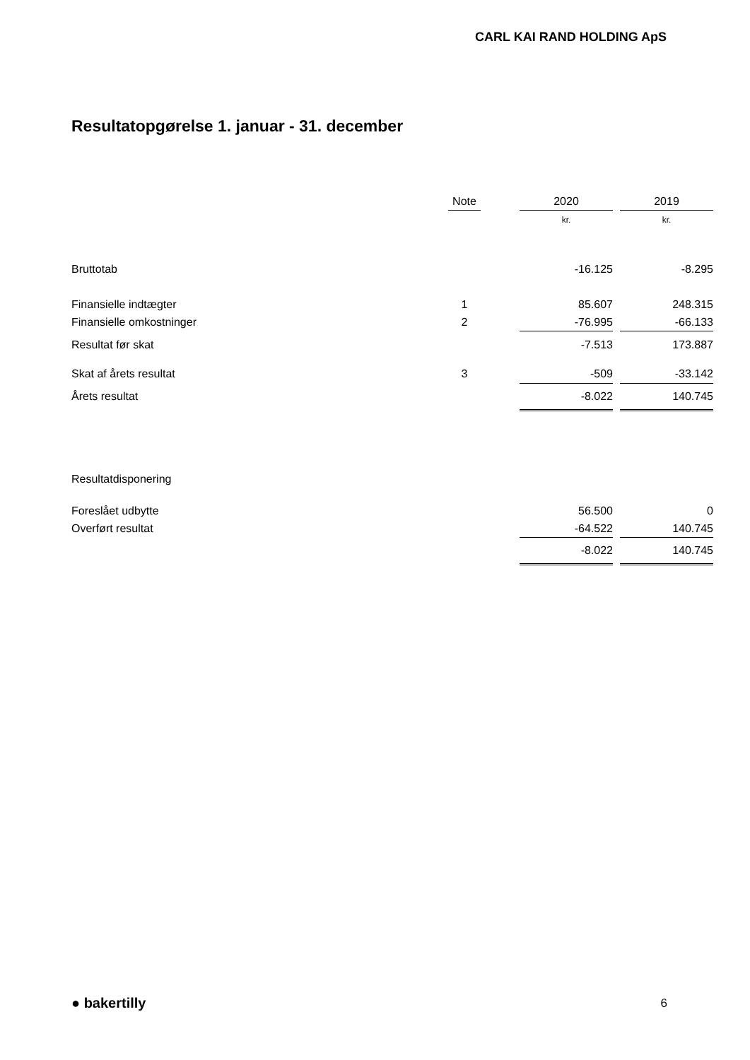CARL KAI RAND HOLDING ApS
Resultatopgørelse 1. januar - 31. december
| | Note | | 2020 | | 2019 |
| | | | kr. | | kr. |
| Bruttotab | | | -16.125 | | -8.295 |
| Finansielle indtægter | 1 | | 85.607 | | 248.315 |
| Finansielle omkostninger | 2 | | -76.995 | | -66.133 |
| Resultat før skat | | | -7.513 | | 173.887 |
| Skat af årets resultat | 3 | | -509 | | -33.142 |
| Årets resultat | | | -8.022 | | 140.745 |
| Resultatdisponering | | | | | |
| Foreslået udbytte | | | 56.500 | | 0 |
| Overført resultat | | | -64.522 | | 140.745 |
| | | | -8.022 | | 140.745 |
● bakertilly 6